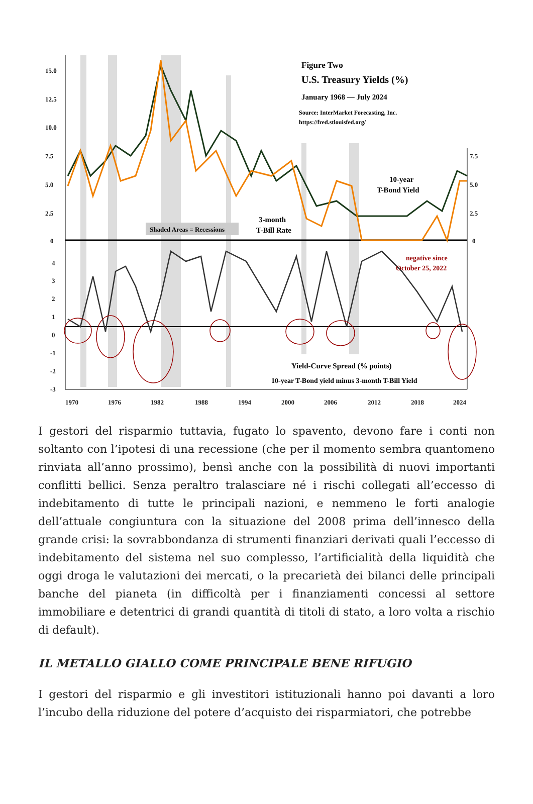15.0
12.5
10.0
7.5
5.0
2.5
0
4
3
2
1
0
-1
-2
-3
7.5
5.0
2.5
0
1970
1976
1982
1988
1994
2000
2006
2012
2018
2024
Figure Two
U.S. Treasury Yields (%)
January 1968 — July 2024
Source: InterMarket Forecasting, Inc.
https://fred.stlouisfed.org/
Shaded Areas = Recessions
3-month
T-Bill Rate
10-year
T-Bond Yield
negative since
October 25, 2022
Yield-Curve Spread (% points)
10-year T-Bond yield minus 3-month T-Bill Yield
I gestori del risparmio tuttavia, fugato lo spavento, devono fare i conti non soltanto con l’ipotesi di una recessione (che per il momento sembra quantomeno rinviata all’anno prossimo), bensì anche con la possibilità di nuovi importanti conflitti bellici. Senza peraltro tralasciare né i rischi collegati all’eccesso di indebitamento di tutte le principali nazioni, e nemmeno le forti analogie dell’attuale congiuntura con la situazione del 2008 prima dell’innesco della grande crisi: la sovrabbondanza di strumenti finanziari derivati quali l’eccesso di indebitamento del sistema nel suo complesso, l’artificialità della liquidità che oggi droga le valutazioni dei mercati, o la precarietà dei bilanci delle principali banche del pianeta (in difficoltà per i finanziamenti concessi al settore immobiliare e detentrici di grandi quantità di titoli di stato, a loro volta a rischio di default).
IL METALLO GIALLO COME PRINCIPALE BENE RIFUGIO
I gestori del risparmio e gli investitori istituzionali hanno poi davanti a loro l’incubo della riduzione del potere d’acquisto dei risparmiatori, che potrebbe